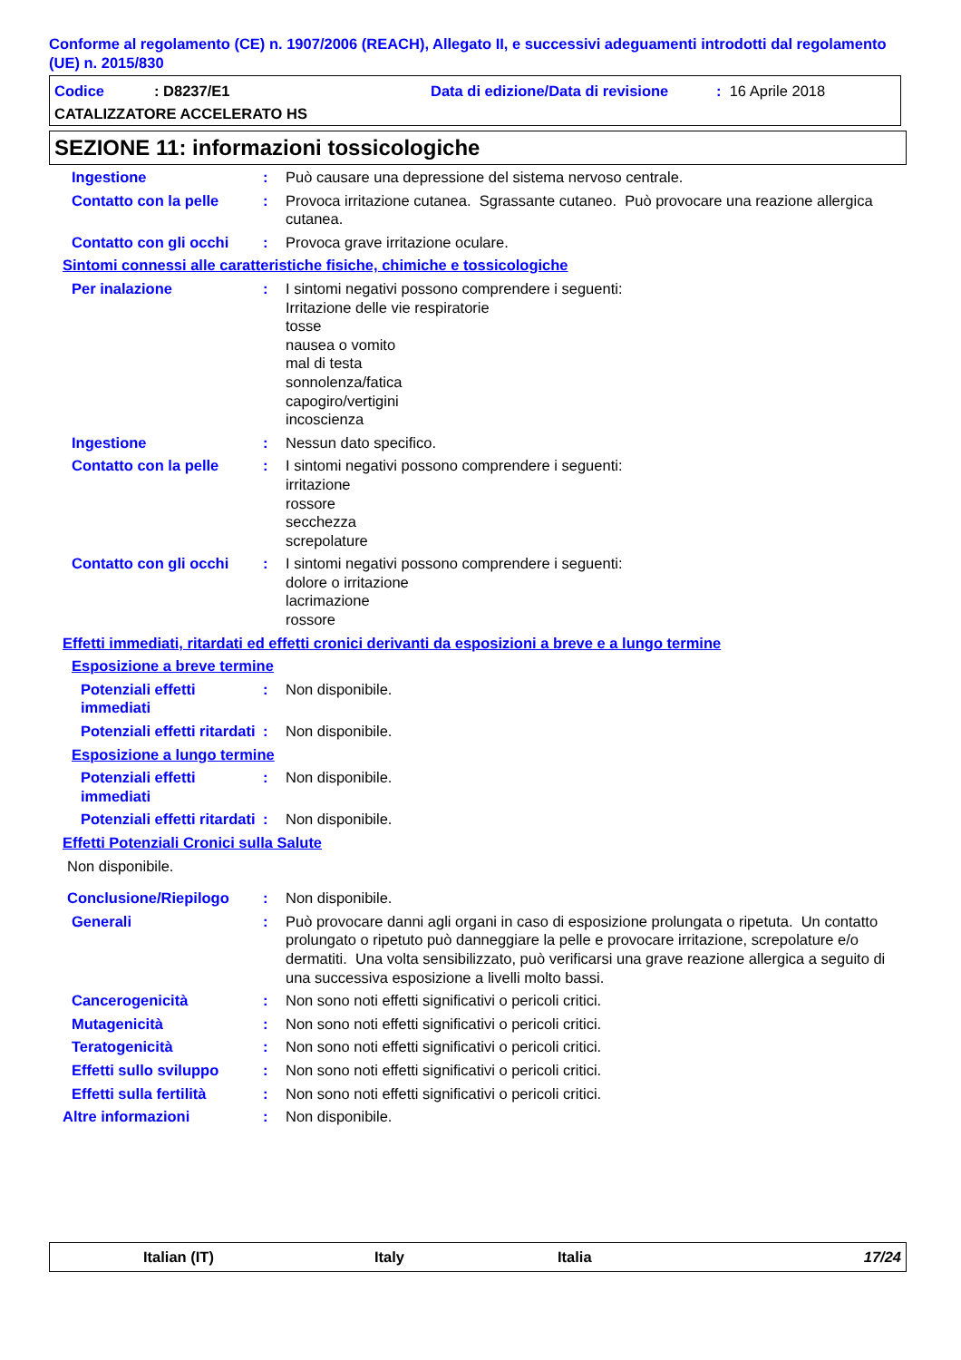Conforme al regolamento (CE) n. 1907/2006 (REACH), Allegato II, e successivi adeguamenti introdotti dal regolamento (UE) n. 2015/830
Codice: D8237/E1 Data di edizione/Data di revisione: 16 Aprile 2018
CATALIZZATORE ACCELERATO HS
SEZIONE 11: informazioni tossicologiche
Ingestione : Può causare una depressione del sistema nervoso centrale.
Contatto con la pelle : Provoca irritazione cutanea. Sgrassante cutaneo. Può provocare una reazione allergica cutanea.
Contatto con gli occhi : Provoca grave irritazione oculare.
Sintomi connessi alle caratteristiche fisiche, chimiche e tossicologiche
Per inalazione : I sintomi negativi possono comprendere i seguenti:
Irritazione delle vie respiratorie
tosse
nausea o vomito
mal di testa
sonnolenza/fatica
capogiro/vertigini
incoscienza
Ingestione : Nessun dato specifico.
Contatto con la pelle : I sintomi negativi possono comprendere i seguenti:
irritazione
rossore
secchezza
screpolature
Contatto con gli occhi : I sintomi negativi possono comprendere i seguenti:
dolore o irritazione
lacrimazione
rossore
Effetti immediati, ritardati ed effetti cronici derivanti da esposizioni a breve e a lungo termine
Esposizione a breve termine
Potenziali effetti immediati
: Non disponibile.
Potenziali effetti ritardati
: Non disponibile.
Esposizione a lungo termine
Potenziali effetti immediati
: Non disponibile.
Potenziali effetti ritardati
: Non disponibile.
Effetti Potenziali Cronici sulla Salute
Non disponibile.
Conclusione/Riepilogo : Non disponibile.
Generali : Può provocare danni agli organi in caso di esposizione prolungata o ripetuta. Un contatto prolungato o ripetuto può danneggiare la pelle e provocare irritazione, screpolature e/o dermatiti. Una volta sensibilizzato, può verificarsi una grave reazione allergica a seguito di una successiva esposizione a livelli molto bassi.
Cancerogenicità : Non sono noti effetti significativi o pericoli critici.
Mutagenicità : Non sono noti effetti significativi o pericoli critici.
Teratogenicità : Non sono noti effetti significativi o pericoli critici.
Effetti sullo sviluppo : Non sono noti effetti significativi o pericoli critici.
Effetti sulla fertilità : Non sono noti effetti significativi o pericoli critici.
Altre informazioni : Non disponibile.
Italian (IT) Italy Italia 17/24